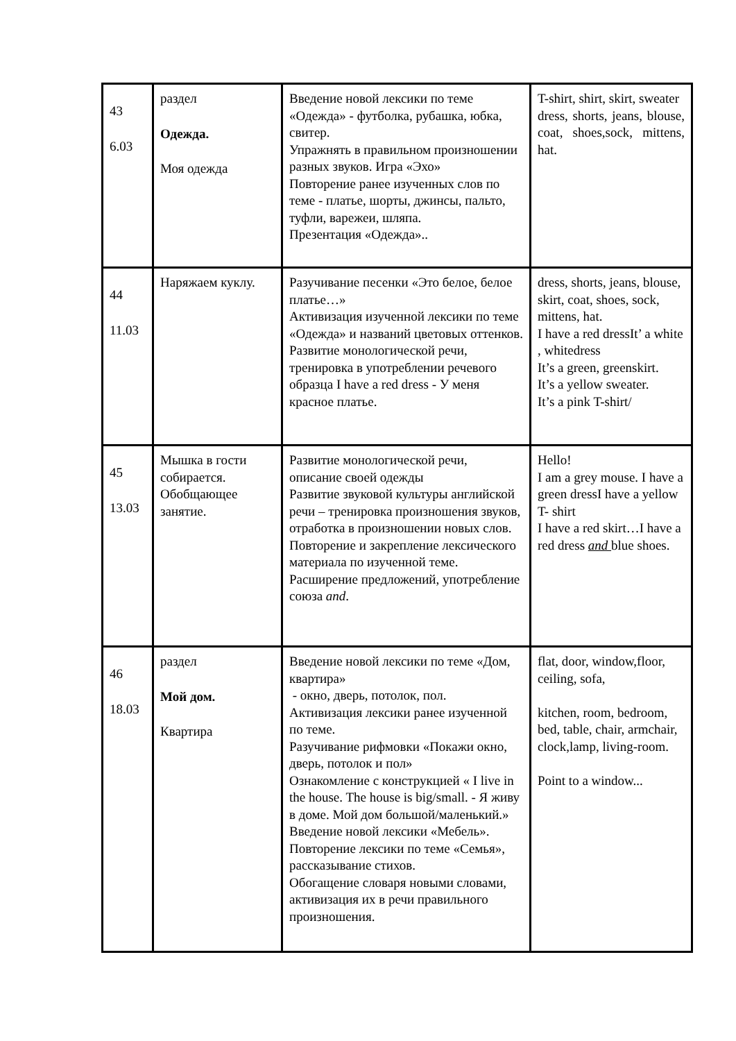| 43 6.03 | раздел Одежда. Моя одежда | Введение новой лексики по теме «Одежда» - футболка, рубашка, юбка, свитер. Упражнять в правильном произношении разных звуков. Игра «Эхо» Повторение ранее изученных слов по теме - платье, шорты, джинсы, пальто, туфли, варежеи, шляпа. Презентация «Одежда».. | T-shirt, shirt, skirt, sweater dress, shorts, jeans, blouse, coat, shoes,sock, mittens, hat. |
| 44 11.03 | Наряжаем куклу. | Разучивание песенки «Это белое, белое платье…» Активизация изученной лексики по теме «Одежда» и названий цветовых оттенков. Развитие монологической речи, тренировка в употреблении речевого образца I have a red dress - У меня красное платье. | dress, shorts, jeans, blouse, skirt, coat, shoes, sock, mittens, hat. I have a red dressIt’ a white , whitedress It’s a green, greenskirt. It’s a yellow sweater. It’s a pink T-shirt/ |
| 45 13.03 | Мышка в гости собирается. Обобщающее занятие. | Развитие монологической речи, описание своей одежды Развитие звуковой культуры английской речи – тренировка произношения звуков, отработка в произношении новых слов. Повторение и закрепление лексического материала по изученной теме. Расширение предложений, употребление союза and . | Hello! I am a grey mouse. I have a green dressI have a yellow T- shirt I have a red skirt…I have a red dress and blue shoes. |
| 46 18.03 | раздел Мой дом. Квартира | Введение новой лексики по теме «Дом, квартира» - окно, дверь, потолок, пол. Активизация лексики ранее изученной по теме. Разучивание рифмовки «Покажи окно, дверь, потолок и пол» Ознакомление с конструкцией « I live in the house. The house is big/small. - Я живу в доме. Мой дом большой/маленький.» Введение новой лексики «Мебель». Повторение лексики по теме «Семья», рассказывание стихов. Обогащение словаря новыми словами, активизация их в речи правильного произношения. | flat, door, window,floor, ceiling, sofa, kitchen, room, bedroom, bed, table, chair, armchair, clock,lamp, living-room. Point to a window... |